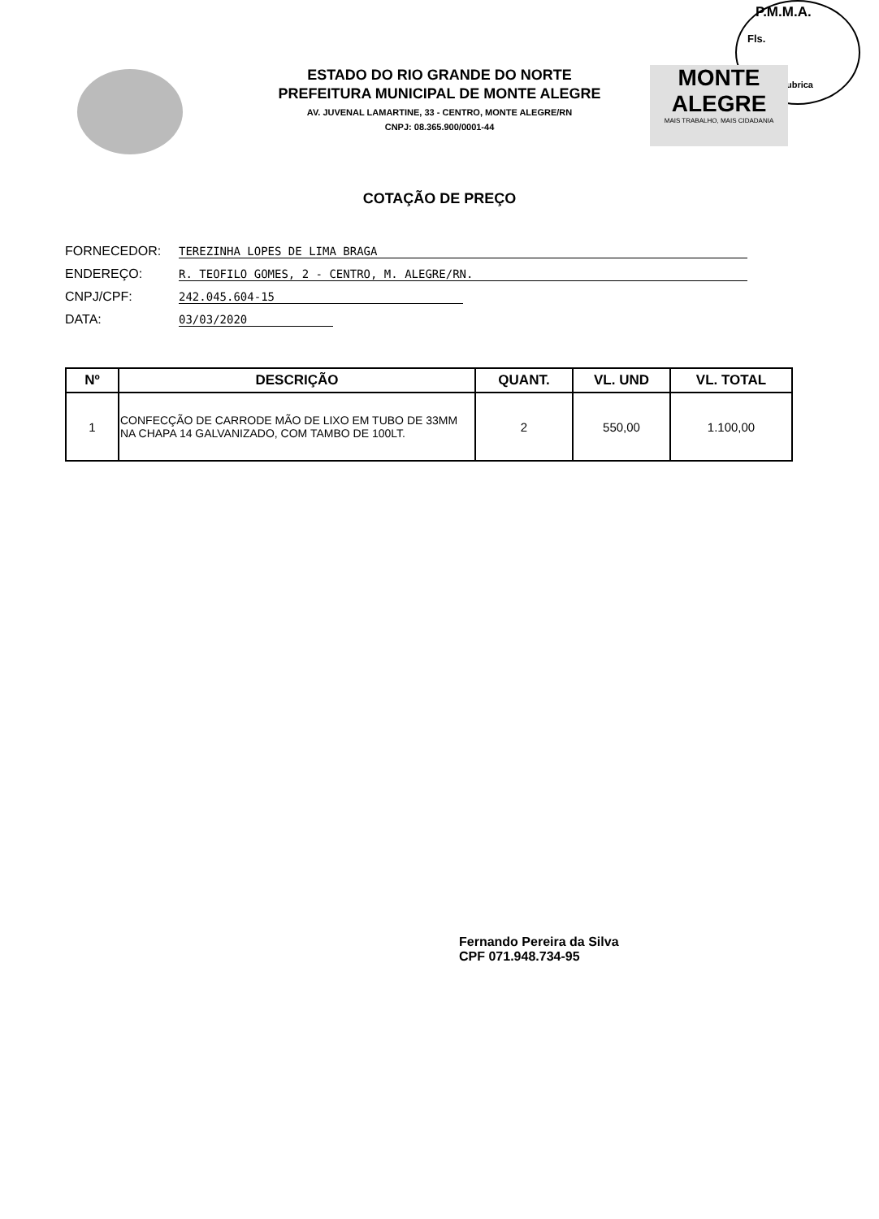P.M.M.A.
Fls.
Rubrica
MONTE ALEGRE
MAIS TRABALHO, MAIS CIDADANIA
ESTADO DO RIO GRANDE DO NORTE
PREFEITURA MUNICIPAL DE MONTE ALEGRE
AV. JUVENAL LAMARTINE, 33 - CENTRO, MONTE ALEGRE/RN
CNPJ: 08.365.900/0001-44
COTAÇÃO DE PREÇO
FORNECEDOR: TEREZINHA LOPES DE LIMA BRAGA
ENDEREÇO: R. TEOFILO GOMES, 2 - CENTRO, M. ALEGRE/RN.
CNPJ/CPF: 242.045.604-15
DATA: 03/03/2020
| Nº | DESCRIÇÃO | QUANT. | VL. UND | VL. TOTAL |
| --- | --- | --- | --- | --- |
| 1 | CONFECÇÃO DE CARRODE MÃO DE LIXO EM TUBO DE 33MM NA CHAPA 14 GALVANIZADO, COM TAMBO DE 100LT. | 2 | 550,00 | 1.100,00 |
Fernando Pereira da Silva
CPF 071.948.734-95